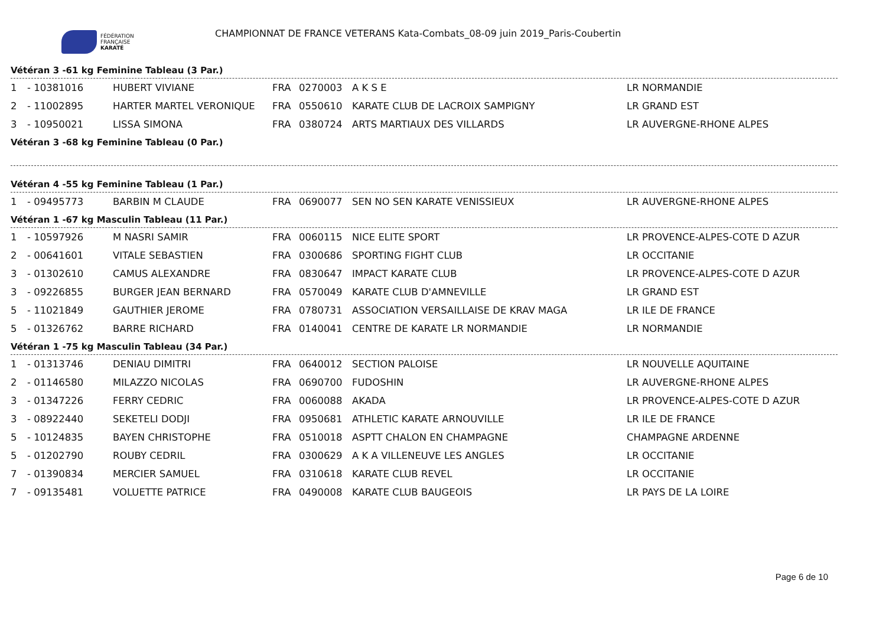FÉDÉRATION
FRANÇAISE
KARATÉ
CHAMPIONNAT DE FRANCE VETERANS Kata-Combats_08-09 juin 2019_Paris-Coubertin
Vétéran 3 -61 kg Feminine Tableau (3 Par.)
| 1 | - 10381016 | HUBERT VIVIANE | FRA | 0270003 | A K S E | LR NORMANDIE |
| 2 | - 11002895 | HARTER MARTEL VERONIQUE | FRA | 0550610 | KARATE CLUB DE LACROIX SAMPIGNY | LR GRAND EST |
| 3 | - 10950021 | LISSA SIMONA | FRA | 0380724 | ARTS MARTIAUX DES VILLARDS | LR AUVERGNE-RHONE ALPES |
Vétéran 3 -68 kg Feminine Tableau (0 Par.)
Vétéran 4 -55 kg Feminine Tableau (1 Par.)
| 1 | - 09495773 | BARBIN M CLAUDE | FRA | 0690077 | SEN NO SEN KARATE VENISSIEUX | LR AUVERGNE-RHONE ALPES |
Vétéran 1 -67 kg Masculin Tableau (11 Par.)
| 1 | - 10597926 | M NASRI SAMIR | FRA | 0060115 | NICE ELITE SPORT | LR PROVENCE-ALPES-COTE D AZUR |
| 2 | - 00641601 | VITALE SEBASTIEN | FRA | 0300686 | SPORTING FIGHT CLUB | LR OCCITANIE |
| 3 | - 01302610 | CAMUS ALEXANDRE | FRA | 0830647 | IMPACT KARATE CLUB | LR PROVENCE-ALPES-COTE D AZUR |
| 3 | - 09226855 | BURGER JEAN BERNARD | FRA | 0570049 | KARATE CLUB D'AMNEVILLE | LR GRAND EST |
| 5 | - 11021849 | GAUTHIER JEROME | FRA | 0780731 | ASSOCIATION VERSAILLAISE DE KRAV MAGA | LR ILE DE FRANCE |
| 5 | - 01326762 | BARRE RICHARD | FRA | 0140041 | CENTRE DE KARATE LR NORMANDIE | LR NORMANDIE |
Vétéran 1 -75 kg Masculin Tableau (34 Par.)
| 1 | - 01313746 | DENIAU DIMITRI | FRA | 0640012 | SECTION PALOISE | LR NOUVELLE AQUITAINE |
| 2 | - 01146580 | MILAZZO NICOLAS | FRA | 0690700 | FUDOSHIN | LR AUVERGNE-RHONE ALPES |
| 3 | - 01347226 | FERRY CEDRIC | FRA | 0060088 | AKADA | LR PROVENCE-ALPES-COTE D AZUR |
| 3 | - 08922440 | SEKETELI DODJI | FRA | 0950681 | ATHLETIC KARATE ARNOUVILLE | LR ILE DE FRANCE |
| 5 | - 10124835 | BAYEN CHRISTOPHE | FRA | 0510018 | ASPTT CHALON EN CHAMPAGNE | CHAMPAGNE ARDENNE |
| 5 | - 01202790 | ROUBY CEDRIL | FRA | 0300629 | A K A VILLENEUVE LES ANGLES | LR OCCITANIE |
| 7 | - 01390834 | MERCIER SAMUEL | FRA | 0310618 | KARATE CLUB REVEL | LR OCCITANIE |
| 7 | - 09135481 | VOLUETTE PATRICE | FRA | 0490008 | KARATE CLUB BAUGEOIS | LR PAYS DE LA LOIRE |
Page 6 de 10